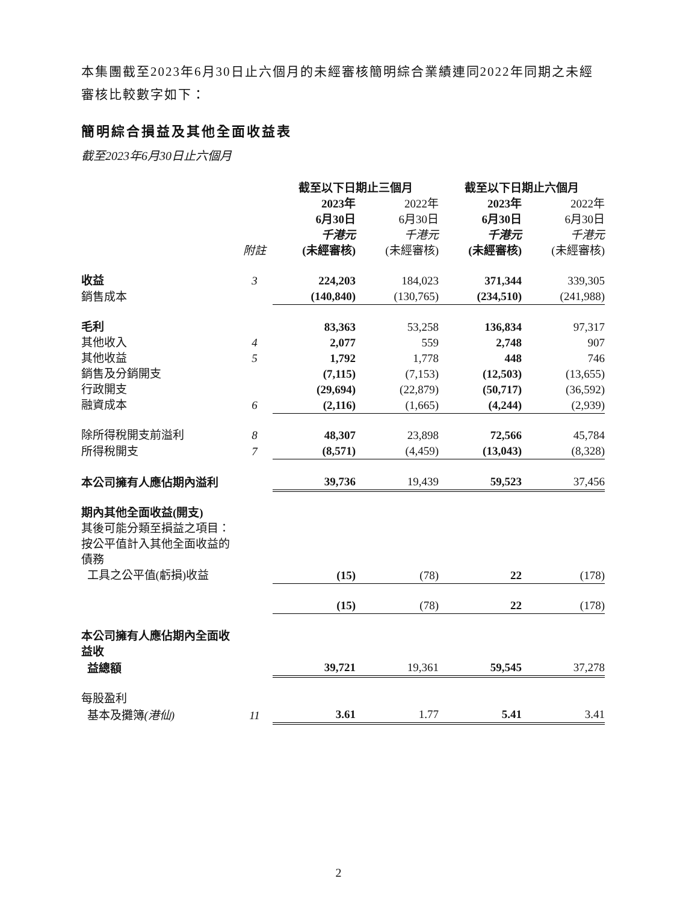本集團截至2023年6月30日止六個月的未經審核簡明綜合業績連同2022年同期之未經審核比較數字如下：
簡明綜合損益及其他全面收益表
截至2023年6月30日止六個月
| | | 截至以下日期止三個月 | | 截至以下日期止六個月 | |
| | 附註 | 2023年 6月30日 千港元 (未經審核) | 2022年 6月30日 千港元 (未經審核) | 2023年 6月30日 千港元 (未經審核) | 2022年 6月30日 千港元 (未經審核) |
| 收益 | 3 | 224,203 | 184,023 | 371,344 | 339,305 |
| 銷售成本 | | (140,840) | (130,765) | (234,510) | (241,988) |
| 毛利 | | 83,363 | 53,258 | 136,834 | 97,317 |
| 其他收入 | 4 | 2,077 | 559 | 2,748 | 907 |
| 其他收益 | 5 | 1,792 | 1,778 | 448 | 746 |
| 銷售及分銷開支 | | (7,115) | (7,153) | (12,503) | (13,655) |
| 行政開支 | | (29,694) | (22,879) | (50,717) | (36,592) |
| 融資成本 | 6 | (2,116) | (1,665) | (4,244) | (2,939) |
| 除所得稅開支前溢利 | 8 | 48,307 | 23,898 | 72,566 | 45,784 |
| 所得稅開支 | 7 | (8,571) | (4,459) | (13,043) | (8,328) |
| 本公司擁有人應佔期內溢利 | | 39,736 | 19,439 | 59,523 | 37,456 |
| 期內其他全面收益(開支) | | | | | |
| 其後可能分類至損益之項目： | | | | | |
| 按公平值計入其他全面收益的債務 | | | | | |
| 工具之公平值(虧損)收益 | | (15) | (78) | 22 | (178) |
| | | (15) | (78) | 22 | (178) |
| 本公司擁有人應佔期內全面收益收 | | | | | |
| 益總額 | | 39,721 | 19,361 | 59,545 | 37,278 |
| 每股盈利 | | | | | |
| 基本及攤簿 (港仙) | 11 | 3.61 | 1.77 | 5.41 | 3.41 |
2